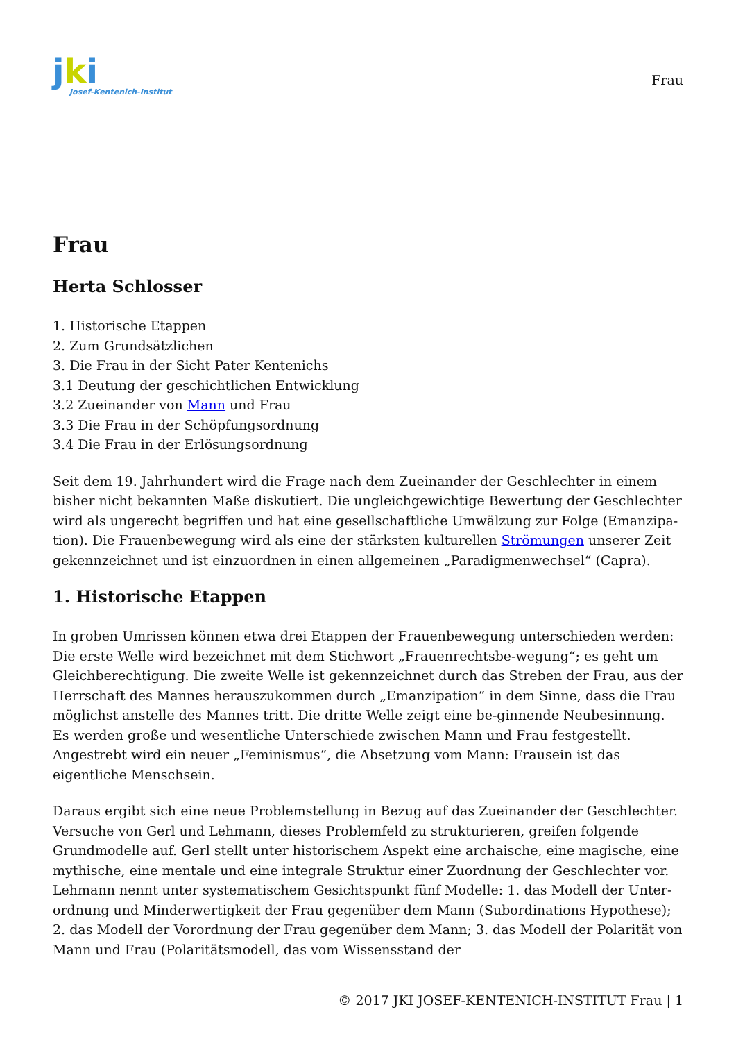jki
Josef-Kentenich-Institut
Frau
Frau
Herta Schlosser
1. Historische Etappen
2. Zum Grundsätzlichen
3. Die Frau in der Sicht Pater Kentenichs
3.1 Deutung der geschichtlichen Entwicklung
3.2 Zueinander von Mann und Frau
3.3 Die Frau in der Schöpfungsordnung
3.4 Die Frau in der Erlösungsordnung
Seit dem 19. Jahrhundert wird die Frage nach dem Zueinander der Geschlechter in einem bisher nicht bekannten Maße diskutiert. Die ungleichgewichtige Bewertung der Geschlechter wird als ungerecht begriffen und hat eine gesellschaftliche Umwälzung zur Folge (Emanzipa-tion). Die Frauenbewegung wird als eine der stärksten kulturellen Strömungen unserer Zeit gekennzeichnet und ist einzuordnen in einen allgemeinen „Paradigmenwechsel“ (Capra).
1. Historische Etappen
In groben Umrissen können etwa drei Etappen der Frauenbewegung unterschieden werden: Die erste Welle wird bezeichnet mit dem Stichwort „Frauenrechtsbe-wegung“; es geht um Gleichberechtigung. Die zweite Welle ist gekennzeichnet durch das Streben der Frau, aus der Herrschaft des Mannes herauszukommen durch „Emanzipation“ in dem Sinne, dass die Frau möglichst anstelle des Mannes tritt. Die dritte Welle zeigt eine be-ginnende Neubesinnung. Es werden große und wesentliche Unterschiede zwischen Mann und Frau festgestellt. Angestrebt wird ein neuer „Feminismus“, die Absetzung vom Mann: Frausein ist das eigentliche Menschsein.
Daraus ergibt sich eine neue Problemstellung in Bezug auf das Zueinander der Geschlechter. Versuche von Gerl und Lehmann, dieses Problemfeld zu strukturieren, greifen folgende Grundmodelle auf. Gerl stellt unter historischem Aspekt eine archaische, eine magische, eine mythische, eine mentale und eine integrale Struktur einer Zuordnung der Geschlechter vor. Lehmann nennt unter systematischem Gesichtspunkt fünf Modelle: 1. das Modell der Unter-ordnung und Minderwertigkeit der Frau gegenüber dem Mann (Subordinations Hypothese); 2. das Modell der Vorordnung der Frau gegenüber dem Mann; 3. das Modell der Polarität von Mann und Frau (Polaritätsmodell, das vom Wissensstand der
© 2017 JKI JOSEF-KENTENICH-INSTITUT Frau | 1